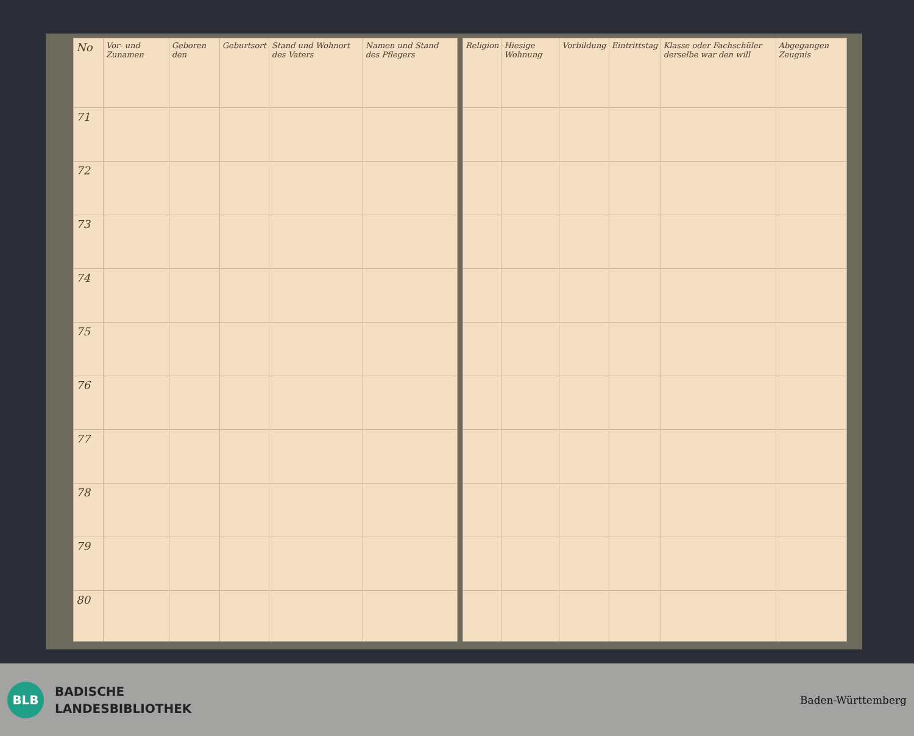| No | Vor- und Zunamen | Geboren den | Geburtsort | Stand und Wohnort des Vaters | Namen und Stand des Pflegers |
| --- | --- | --- | --- | --- | --- |
| 71 | | | | | |
| 72 | | | | | |
| 73 | | | | | |
| 74 | | | | | |
| 75 | | | | | |
| 76 | | | | | |
| 77 | | | | | |
| 78 | | | | | |
| 79 | | | | | |
| 80 | | | | | |
| Religion | Hiesige Wohnung | Vorbildung | Eintrittstag | Klasse oder Fachschüler derselbe war den will | Abgegangen Zeugnis |
| --- | --- | --- | --- | --- | --- |
BLB
BADISCHE
LANDESBIBLIOTHEK
Baden-Württemberg